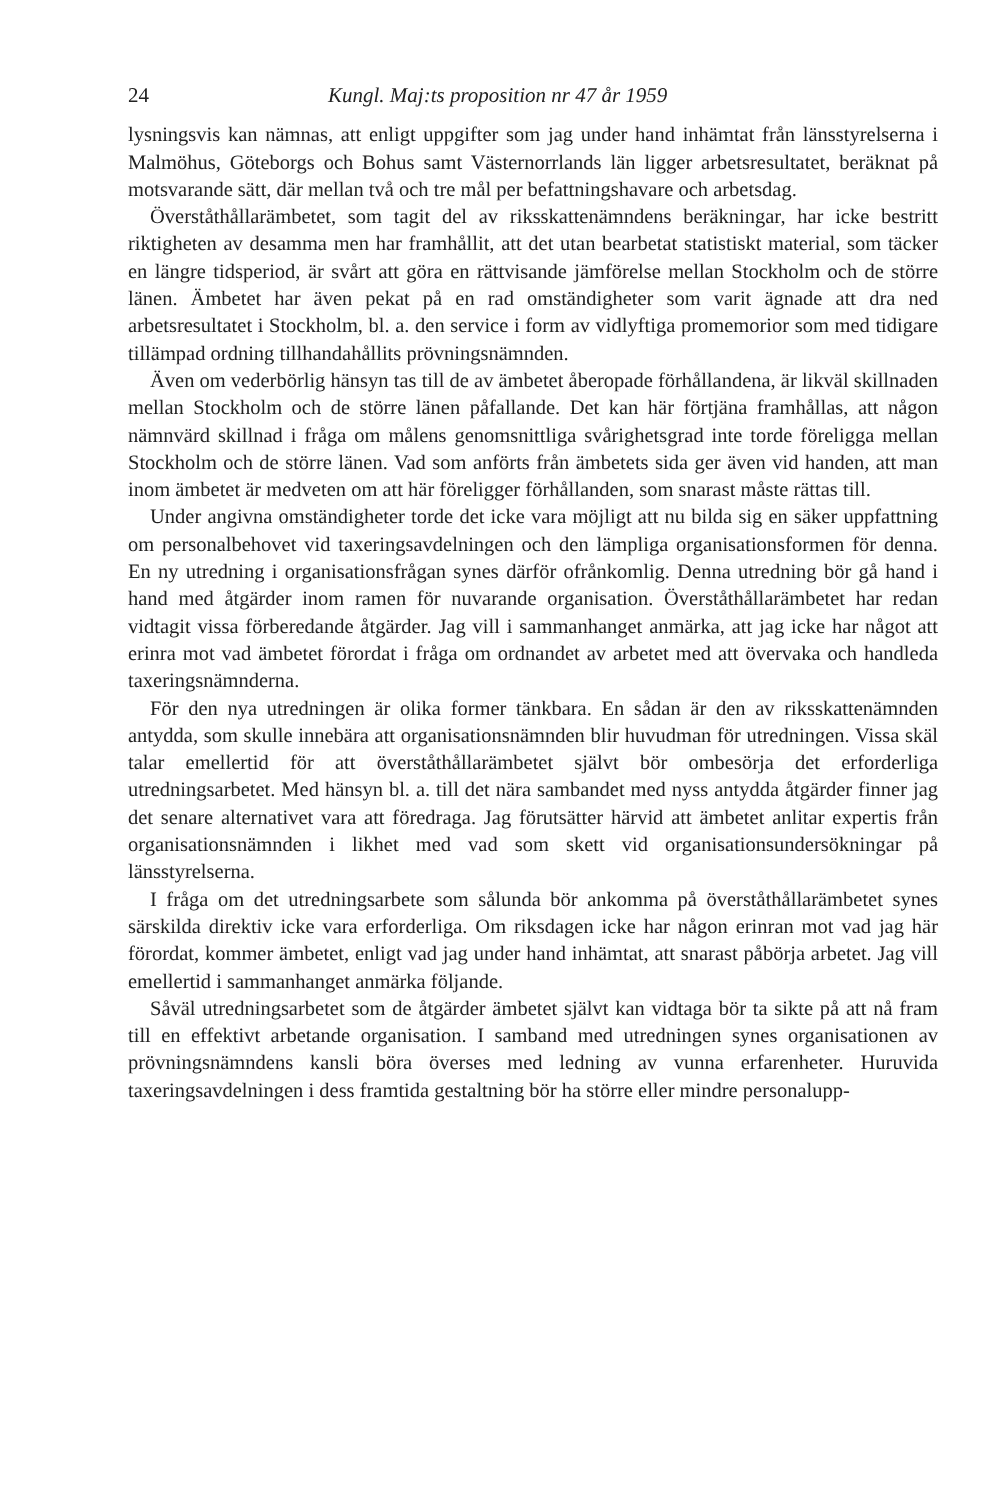24 Kungl. Maj:ts proposition nr 47 år 1959
lysningsvis kan nämnas, att enligt uppgifter som jag under hand inhämtat från länsstyrelserna i Malmöhus, Göteborgs och Bohus samt Västernorrlands län ligger arbetsresultatet, beräknat på motsvarande sätt, där mellan två och tre mål per befattningshavare och arbetsdag.
Överståthållarämbetet, som tagit del av riksskattenämndens beräkningar, har icke bestritt riktigheten av desamma men har framhållit, att det utan bearbetat statistiskt material, som täcker en längre tidsperiod, är svårt att göra en rättvisande jämförelse mellan Stockholm och de större länen. Ämbetet har även pekat på en rad omständigheter som varit ägnade att dra ned arbetsresultatet i Stockholm, bl. a. den service i form av vidlyftiga promemorior som med tidigare tillämpad ordning tillhandahållits prövningsnämnden.
Även om vederbörlig hänsyn tas till de av ämbetet åberopade förhållandena, är likväl skillnaden mellan Stockholm och de större länen påfallande. Det kan här förtjäna framhållas, att någon nämnvärd skillnad i fråga om målens genomsnittliga svårighetsgrad inte torde föreligga mellan Stockholm och de större länen. Vad som anförts från ämbetets sida ger även vid handen, att man inom ämbetet är medveten om att här föreligger förhållanden, som snarast måste rättas till.
Under angivna omständigheter torde det icke vara möjligt att nu bilda sig en säker uppfattning om personalbehovet vid taxeringsavdelningen och den lämpliga organisationsformen för denna. En ny utredning i organisationsfrågan synes därför ofrånkomlig. Denna utredning bör gå hand i hand med åtgärder inom ramen för nuvarande organisation. Överståthållarämbetet har redan vidtagit vissa förberedande åtgärder. Jag vill i sammanhanget anmärka, att jag icke har något att erinra mot vad ämbetet förordat i fråga om ordnandet av arbetet med att övervaka och handleda taxeringsnämnderna.
För den nya utredningen är olika former tänkbara. En sådan är den av riksskattenämnden antydda, som skulle innebära att organisationsnämnden blir huvudman för utredningen. Vissa skäl talar emellertid för att överståthållarämbetet självt bör ombesörja det erforderliga utredningsarbetet. Med hänsyn bl. a. till det nära sambandet med nyss antydda åtgärder finner jag det senare alternativet vara att föredraga. Jag förutsätter härvid att ämbetet anlitar expertis från organisationsnämnden i likhet med vad som skett vid organisationsundersökningar på länsstyrelserna.
I fråga om det utredningsarbete som sålunda bör ankomma på överståthållarämbetet synes särskilda direktiv icke vara erforderliga. Om riksdagen icke har någon erinran mot vad jag här förordat, kommer ämbetet, enligt vad jag under hand inhämtat, att snarast påbörja arbetet. Jag vill emellertid i sammanhanget anmärka följande.
Såväl utredningsarbetet som de åtgärder ämbetet självt kan vidtaga bör ta sikte på att nå fram till en effektivt arbetande organisation. I samband med utredningen synes organisationen av prövningsnämndens kansli böra överses med ledning av vunna erfarenheter. Huruvida taxeringsavdelningen i dess framtida gestaltning bör ha större eller mindre personalupp-